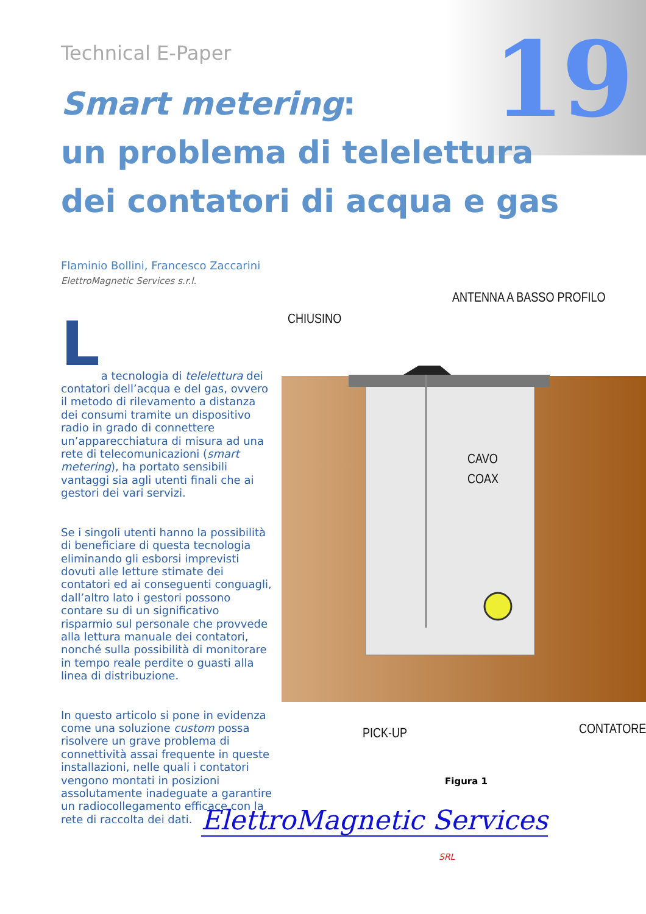19 Technical E-Paper
Smart metering:
un problema di telelettura
dei contatori di acqua e gas
Flaminio Bollini, Francesco Zaccarini
ElettroMagnetic Services s.r.l.
L
a tecnologia di telelettura dei contatori dell’acqua e del gas, ovvero il metodo di rilevamento a distanza dei consumi tramite un dispositivo radio in grado di connettere un’apparecchiatura di misura ad una rete di telecomunicazioni (smart metering), ha portato sensibili vantaggi sia agli utenti finali che ai gestori dei vari servizi.
Se i singoli utenti hanno la possibilità di beneficiare di questa tecnologia eliminando gli esborsi imprevisti dovuti alle letture stimate dei contatori ed ai conseguenti conguagli, dall’altro lato i gestori possono contare su di un significativo risparmio sul personale che provvede alla lettura manuale dei contatori, nonché sulla possibilità di monitorare in tempo reale perdite o guasti alla linea di distribuzione.
In questo articolo si pone in evidenza come una soluzione custom possa risolvere un grave problema di connettività assai frequente in queste installazioni, nelle quali i contatori vengono montati in posizioni assolutamente inadeguate a garantire un radiocollegamento efficace con la rete di raccolta dei dati.
CHIUSINO
ANTENNA A BASSO PROFILO
CAVO
COAX
PICK-UP
CONTATORE
Figura 1
ElettroMagnetic Services
SRL